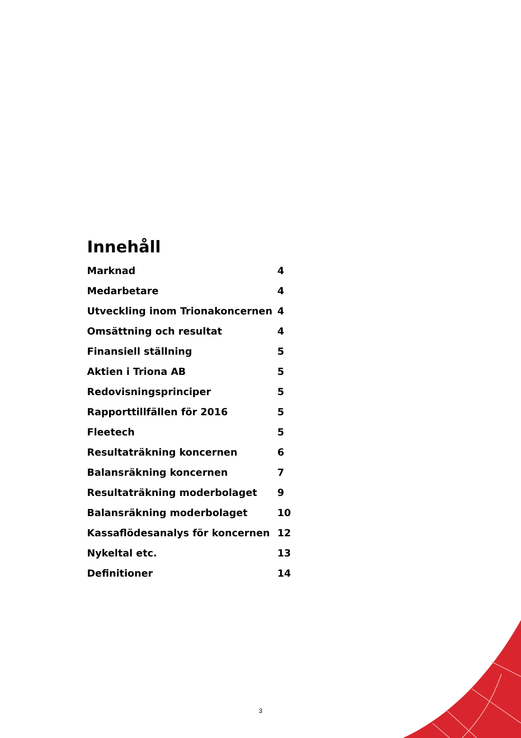Innehåll
| Marknad | 4 |
| Medarbetare | 4 |
| Utveckling inom Trionakoncernen | 4 |
| Omsättning och resultat | 4 |
| Finansiell ställning | 5 |
| Aktien i Triona AB | 5 |
| Redovisningsprinciper | 5 |
| Rapporttillfällen för 2016 | 5 |
| Fleetech | 5 |
| Resultaträkning koncernen | 6 |
| Balansräkning koncernen | 7 |
| Resultaträkning moderbolaget | 9 |
| Balansräkning moderbolaget | 10 |
| Kassaflödesanalys för koncernen | 12 |
| Nykeltal etc. | 13 |
| Definitioner | 14 |
3